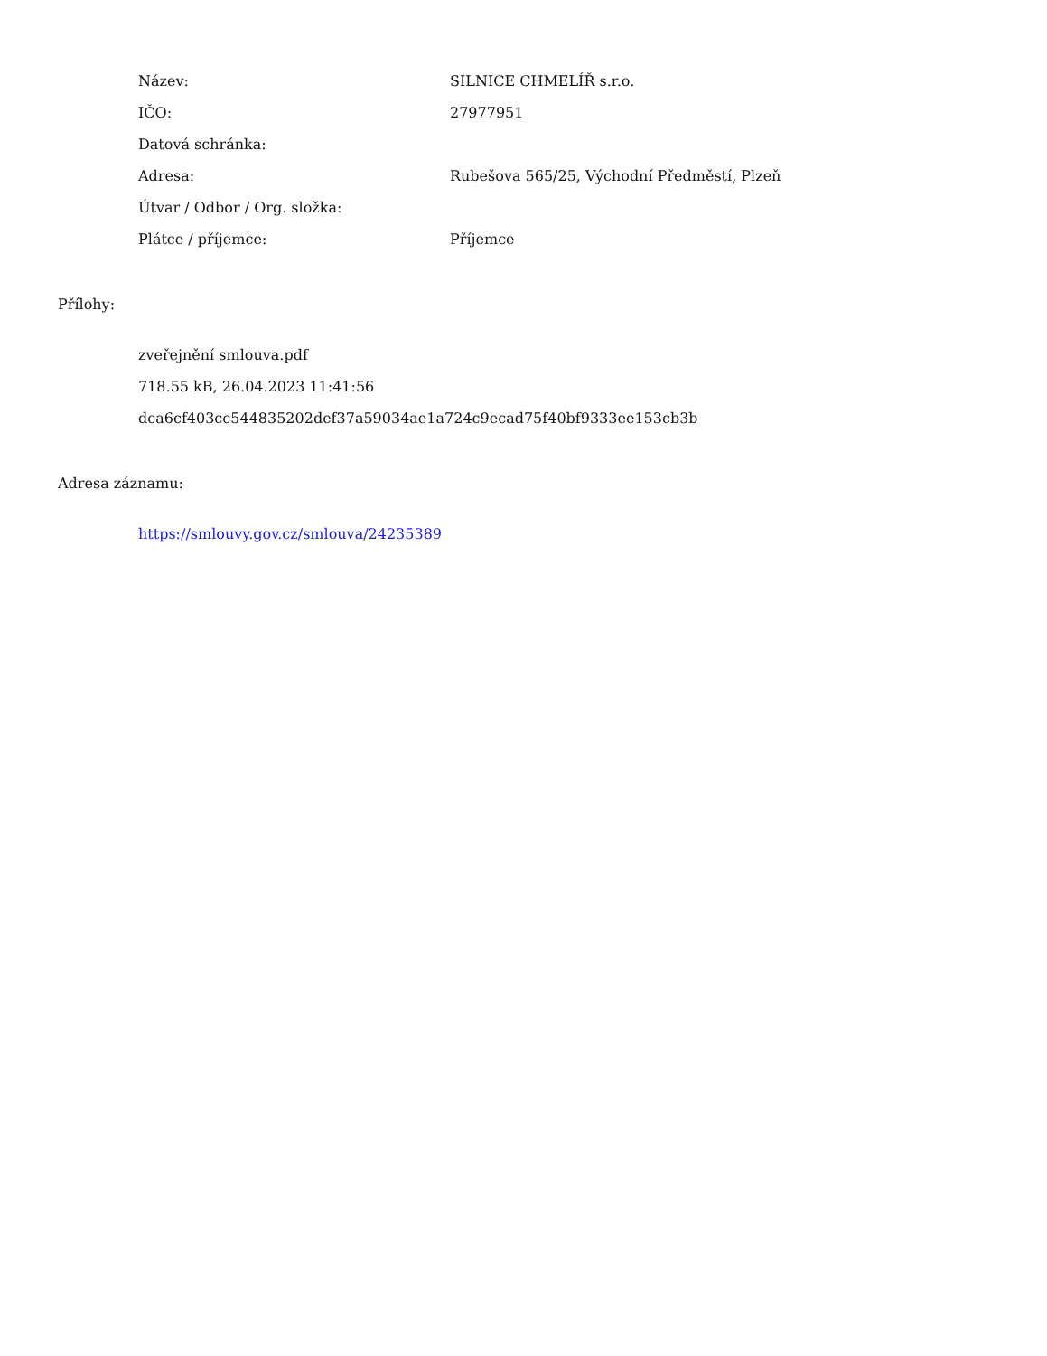| Název: | SILNICE CHMELÍŘ s.r.o. |
| IČO: | 27977951 |
| Datová schránka: | |
| Adresa: | Rubešova 565/25, Východní Předměstí, Plzeň |
| Útvar / Odbor / Org. složka: | |
| Plátce / příjemce: | Příjemce |
Přílohy:
zveřejnění smlouva.pdf
718.55 kB, 26.04.2023 11:41:56
dca6cf403cc544835202def37a59034ae1a724c9ecad75f40bf9333ee153cb3b
Adresa záznamu:
https://smlouvy.gov.cz/smlouva/24235389